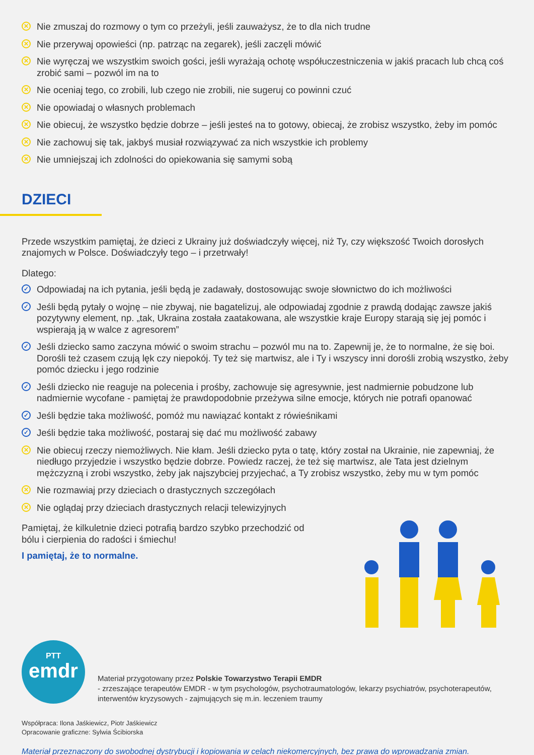✕ Nie zmuszaj do rozmowy o tym co przeżyli, jeśli zauważysz, że to dla nich trudne
✕ Nie przerywaj opowieści (np. patrząc na zegarek), jeśli zaczęli mówić
✕ Nie wyręczaj we wszystkim swoich gości, jeśli wyrażają ochotę współuczestniczenia w jakiś pracach lub chcą coś zrobić sami – pozwól im na to
✕ Nie oceniaj tego, co zrobili, lub czego nie zrobili, nie sugeruj co powinni czuć
✕ Nie opowiadaj o własnych problemach
✕ Nie obiecuj, że wszystko będzie dobrze – jeśli jesteś na to gotowy, obiecaj, że zrobisz wszystko, żeby im pomóc
✕ Nie zachowuj się tak, jakbyś musiał rozwiązywać za nich wszystkie ich problemy
✕ Nie umniejszaj ich zdolności do opiekowania się samymi sobą
DZIECI
Przede wszystkim pamiętaj, że dzieci z Ukrainy już doświadczyły więcej, niż Ty, czy większość Twoich dorosłych znajomych w Polsce. Doświadczyły tego – i przetrwały!
Dlatego:
✓ Odpowiadaj na ich pytania, jeśli będą je zadawały, dostosowując swoje słownictwo do ich możliwości
✓ Jeśli będą pytały o wojnę – nie zbywaj, nie bagatelizuj, ale odpowiadaj zgodnie z prawdą dodając zawsze jakiś pozytywny element, np. „tak, Ukraina została zaatakowana, ale wszystkie kraje Europy starają się jej pomóc i wspierają ją w walce z agresorem”
✓ Jeśli dziecko samo zaczyna mówić o swoim strachu – pozwól mu na to. Zapewnij je, że to normalne, że się boi. Dorośli też czasem czują lęk czy niepokój. Ty też się martwisz, ale i Ty i wszyscy inni dorośli zrobią wszystko, żeby pomóc dziecku i jego rodzinie
✓ Jeśli dziecko nie reaguje na polecenia i prośby, zachowuje się agresywnie, jest nadmiernie pobudzone lub nadmiernie wycofane - pamiętaj że prawdopodobnie przeżywa silne emocje, których nie potrafi opanować
✓ Jeśli będzie taka możliwość, pomóż mu nawiązać kontakt z rówieśnikami
✓ Jeśli będzie taka możliwość, postaraj się dać mu możliwość zabawy
✕ Nie obiecuj rzeczy niemożliwych. Nie kłam. Jeśli dziecko pyta o tatę, który został na Ukrainie, nie zapewniaj, że niedługo przyjedzie i wszystko będzie dobrze. Powiedz raczej, że też się martwisz, ale Tata jest dzielnym mężczyzną i zrobi wszystko, żeby jak najszybciej przyjechać, a Ty zrobisz wszystko, żeby mu w tym pomóc
✕ Nie rozmawiaj przy dzieciach o drastycznych szczegółach
✕ Nie oglądaj przy dzieciach drastycznych relacji telewizyjnych
Pamiętaj, że kilkuletnie dzieci potrafią bardzo szybko przechodzić od bólu i cierpienia do radości i śmiechu!
I pamiętaj, że to normalne.
PTT
emdr
Materiał przygotowany przez Polskie Towarzystwo Terapii EMDR
- zrzeszające terapeutów EMDR - w tym psychologów, psychotraumatologów, lekarzy psychiatrów, psychoterapeutów, interwentów kryzysowych - zajmujących się m.in. leczeniem traumy
Współpraca: Ilona Jaśkiewicz, Piotr Jaśkiewicz
Opracowanie graficzne: Sylwia Ścibiorska
Materiał przeznaczony do swobodnej dystrybucji i kopiowania w celach niekomercyjnych, bez prawa do wprowadzania zmian.